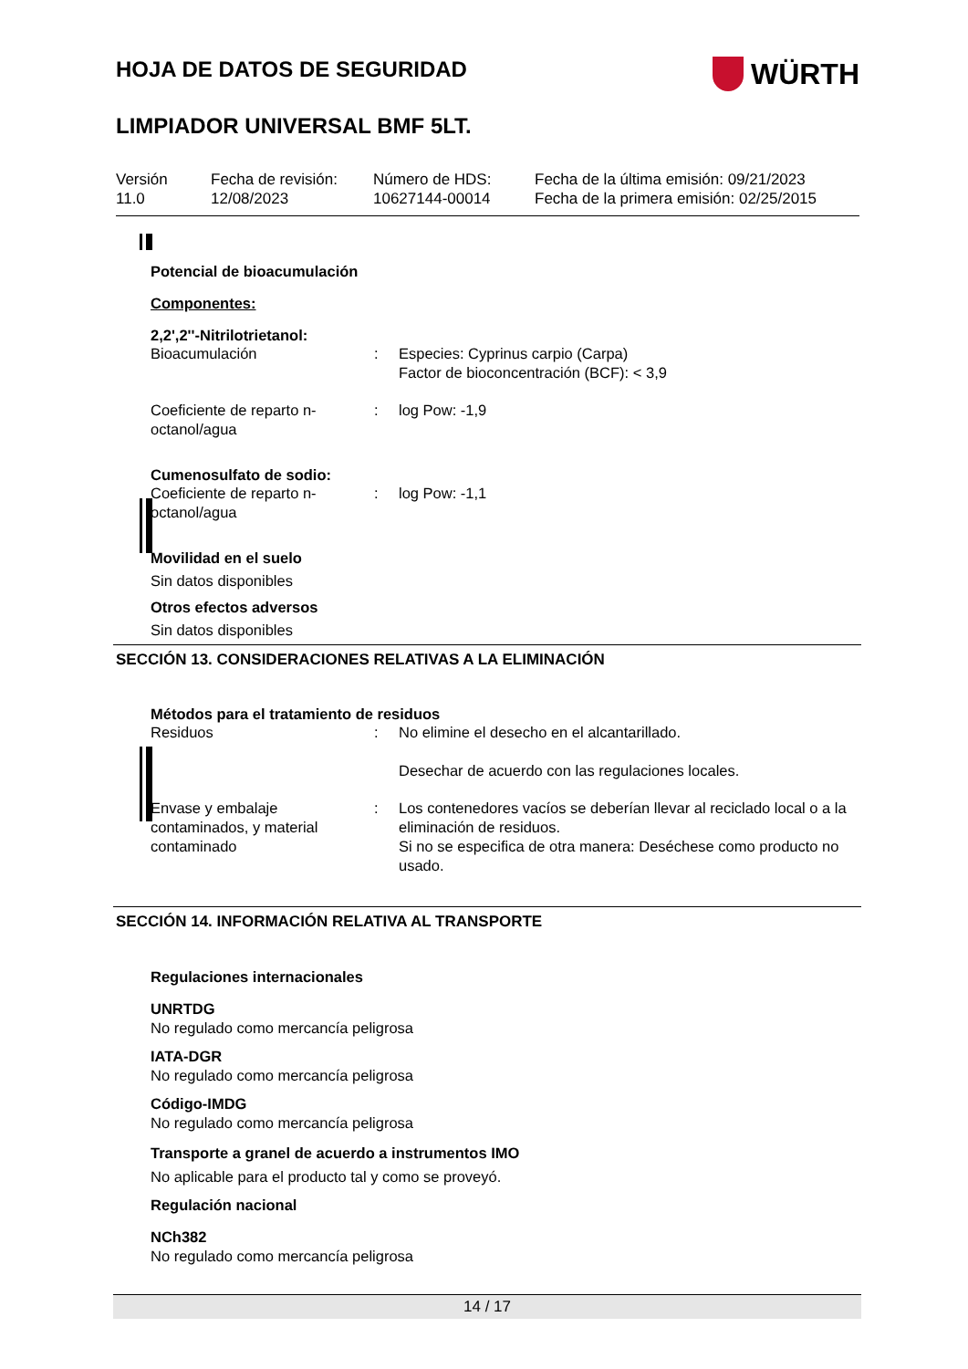HOJA DE DATOS DE SEGURIDAD
WÜRTH
LIMPIADOR UNIVERSAL BMF 5LT.
Versión
11.0
Fecha de revisión:
12/08/2023
Número de HDS:
10627144-00014
Fecha de la última emisión: 09/21/2023
Fecha de la primera emisión: 02/25/2015
Potencial de bioacumulación
Componentes:
2,2',2''-Nitrilotrietanol:
Bioacumulación : Especies: Cyprinus carpio (Carpa)
Factor de bioconcentración (BCF): < 3,9
Coeficiente de reparto n-octanol/agua
: log Pow: -1,9
Cumenosulfato de sodio:
Coeficiente de reparto n-octanol/agua
: log Pow: -1,1
Movilidad en el suelo
Sin datos disponibles
Otros efectos adversos
Sin datos disponibles
SECCIÓN 13. CONSIDERACIONES RELATIVAS A LA ELIMINACIÓN
Métodos para el tratamiento de residuos
Residuos : No elimine el desecho en el alcantarillado.
Desechar de acuerdo con las regulaciones locales.
Envase y embalaje contaminados, y material contaminado
: Los contenedores vacíos se deberían llevar al reciclado local o a la eliminación de residuos.
Si no se especifica de otra manera: Deséchese como producto no usado.
SECCIÓN 14. INFORMACIÓN RELATIVA AL TRANSPORTE
Regulaciones internacionales
UNRTDG
No regulado como mercancía peligrosa
IATA-DGR
No regulado como mercancía peligrosa
Código-IMDG
No regulado como mercancía peligrosa
Transporte a granel de acuerdo a instrumentos IMO
No aplicable para el producto tal y como se proveyó.
Regulación nacional
NCh382
No regulado como mercancía peligrosa
14 / 17